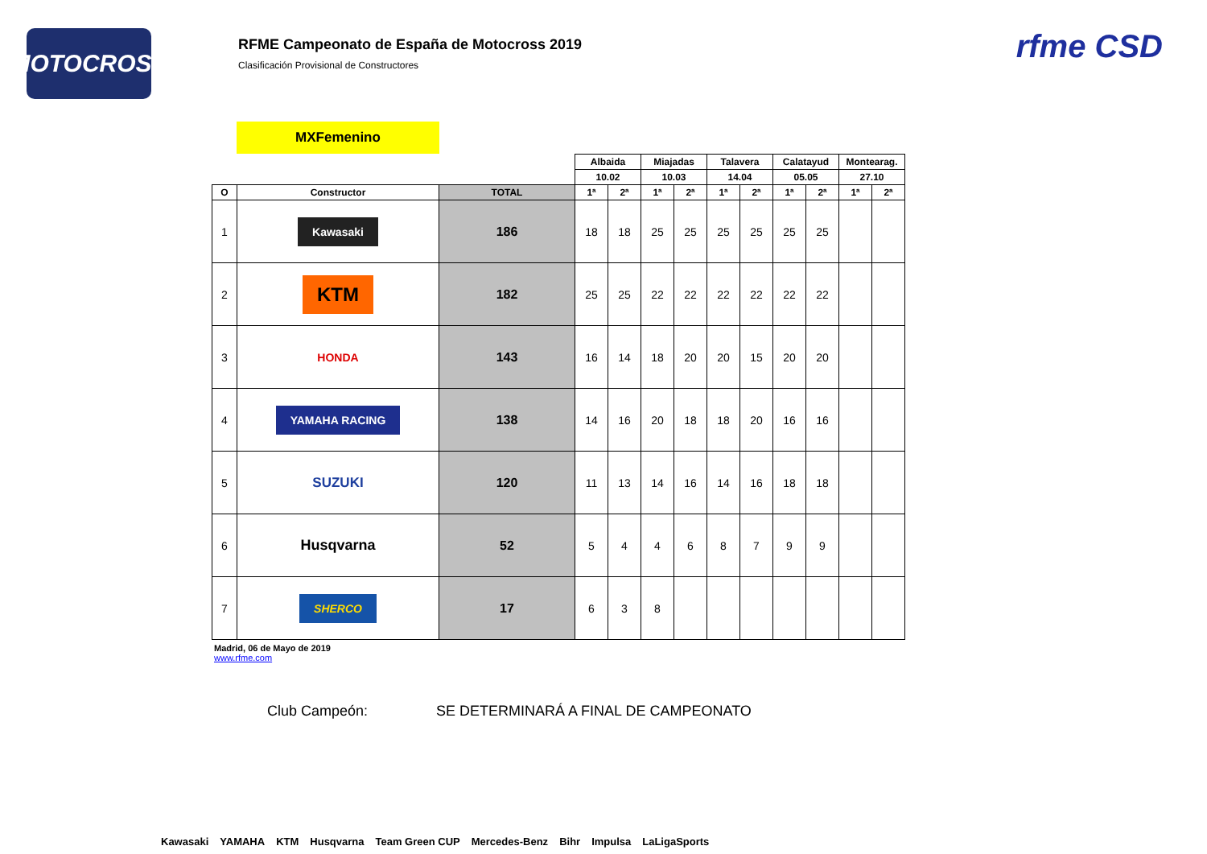MOTOCROSS
RFME Campeonato de España de Motocross 2019
Clasificación Provisional de Constructores
rfme CSD
MXFemenino
| | | | Albaida | | Miajadas | | Talavera | | Calatayud | | Montearag. | |
| --- | --- | --- | --- | --- | --- | --- | --- | --- | --- | --- | --- | --- |
| | | | 10.02 | | 10.03 | | 14.04 | | 05.05 | | 27.10 | |
| O | Constructor | TOTAL | 1ª | 2ª | 1ª | 2ª | 1ª | 2ª | 1ª | 2ª | 1ª | 2ª |
| 1 | Kawasaki | 186 | 18 | 18 | 25 | 25 | 25 | 25 | 25 | 25 | | |
| 2 | KTM | 182 | 25 | 25 | 22 | 22 | 22 | 22 | 22 | 22 | | |
| 3 | HONDA | 143 | 16 | 14 | 18 | 20 | 20 | 15 | 20 | 20 | | |
| 4 | YAMAHA RACING | 138 | 14 | 16 | 20 | 18 | 18 | 20 | 16 | 16 | | |
| 5 | SUZUKI | 120 | 11 | 13 | 14 | 16 | 14 | 16 | 18 | 18 | | |
| 6 | Husqvarna | 52 | 5 | 4 | 4 | 6 | 8 | 7 | 9 | 9 | | |
| 7 | SHERCO | 17 | 6 | 3 | 8 | | | | | | | |
Madrid, 06 de Mayo de 2019
www.rfme.com
Club Campeón: SE DETERMINARÁ A FINAL DE CAMPEONATO
Kawasaki YAMAHA KTM Husqvarna Team Green CUP Mercedes-Benz Bihr Impulsa LaLigaSports